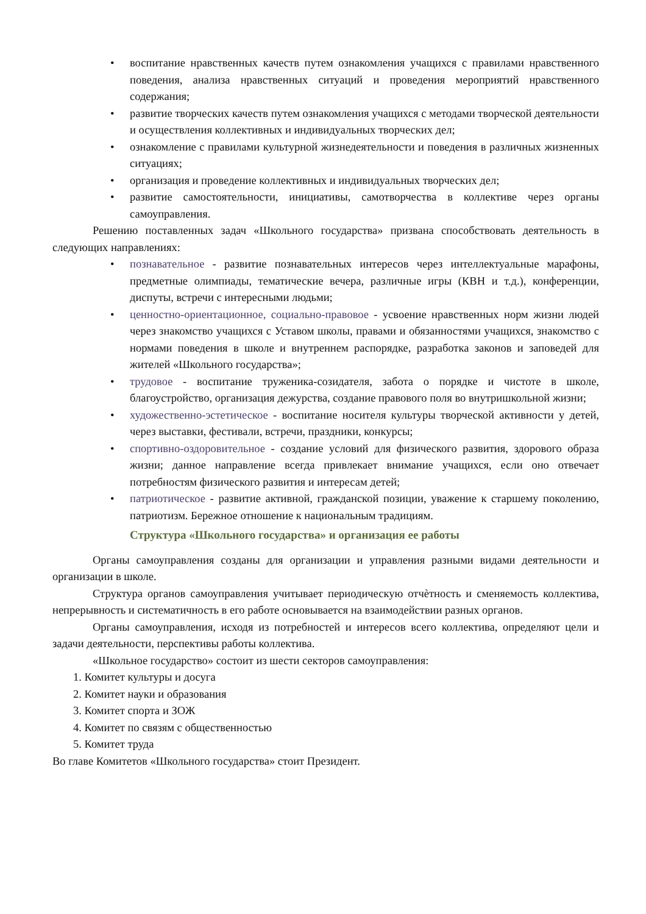• воспитание нравственных качеств путем ознакомления учащихся с правилами нравственного поведения, анализа нравственных ситуаций и проведения мероприятий нравственного содержания;
• развитие творческих качеств путем ознакомления учащихся с методами творческой деятельности и осуществления коллективных и индивидуальных творческих дел;
• ознакомление с правилами культурной жизнедеятельности и поведения в различных жизненных ситуациях;
• организация и проведение коллективных и индивидуальных творческих дел;
• развитие самостоятельности, инициативы, самотворчества в коллективе через органы самоуправления.
Решению поставленных задач «Школьного государства» призвана способствовать деятельность в следующих направлениях:
• познавательное - развитие познавательных интересов через интеллектуальные марафоны, предметные олимпиады, тематические вечера, различные игры (КВН и т.д.), конференции, диспуты, встречи с интересными людьми;
• ценностно-ориентационное, социально-правовое - усвоение нравственных норм жизни людей через знакомство учащихся с Уставом школы, правами и обязанностями учащихся, знакомство с нормами поведения в школе и внутреннем распорядке, разработка законов и заповедей для жителей «Школьного государства»;
• трудовое - воспитание труженика-созидателя, забота о порядке и чистоте в школе, благоустройство, организация дежурства, создание правового поля во внутришкольной жизни;
• художественно-эстетическое - воспитание носителя культуры творческой активности у детей, через выставки, фестивали, встречи, праздники, конкурсы;
• спортивно-оздоровительное - создание условий для физического развития, здорового образа жизни; данное направление всегда привлекает внимание учащихся, если оно отвечает потребностям физического развития и интересам детей;
• патриотическое - развитие активной, гражданской позиции, уважение к старшему поколению, патриотизм. Бережное отношение к национальным традициям.
Структура «Школьного государства» и организация ее работы
Органы самоуправления созданы для организации и управления разными видами деятельности и организации в школе.
Структура органов самоуправления учитывает периодическую отчѐтность и сменяемость коллектива, непрерывность и систематичность в его работе основывается на взаимодействии разных органов.
Органы самоуправления, исходя из потребностей и интересов всего коллектива, определяют цели и задачи деятельности, перспективы работы коллектива.
«Школьное государство» состоит из шести секторов самоуправления:
1. Комитет культуры и досуга
2. Комитет науки и образования
3. Комитет спорта и ЗОЖ
4. Комитет по связям с общественностью
5. Комитет труда
Во главе Комитетов «Школьного государства» стоит Президент.